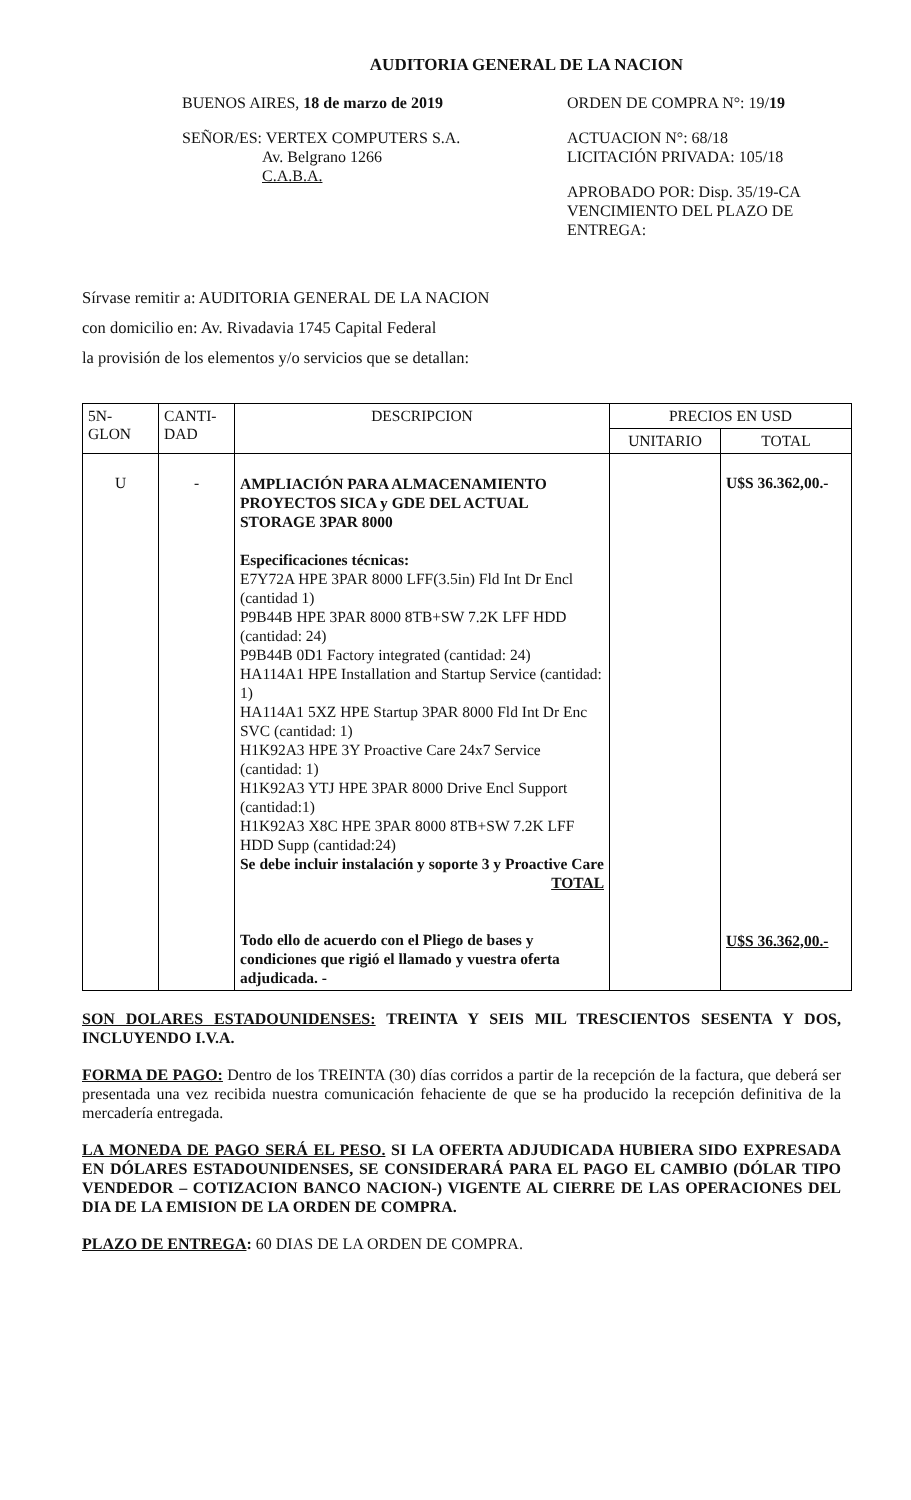AUDITORIA GENERAL DE LA NACION
BUENOS AIRES, 18 de marzo de 2019
SEÑOR/ES: VERTEX COMPUTERS S.A.
Av. Belgrano 1266
C.A.B.A.
ORDEN DE COMPRA N°: 19/19
ACTUACION N°: 68/18
LICITACIÓN PRIVADA: 105/18
APROBADO POR: Disp. 35/19-CA
VENCIMIENTO DEL PLAZO DE
ENTREGA:
Sírvase remitir a: AUDITORIA GENERAL DE LA NACION
con domicilio en: Av. Rivadavia 1745 Capital Federal
la provisión de los elementos y/o servicios que se detallan:
| 5N- GLON | CANTI- DAD | DESCRIPCION | PRECIOS EN USD | |
| --- | --- | --- | --- | --- |
| | | | UNITARIO | TOTAL |
| U | - | AMPLIACIÓN PARA ALMACENAMIENTO PROYECTOS SICA y GDE DEL ACTUAL STORAGE 3PAR 8000 Especificaciones técnicas: E7Y72A HPE 3PAR 8000 LFF(3.5in) Fld Int Dr Encl (cantidad 1) P9B44B HPE 3PAR 8000 8TB+SW 7.2K LFF HDD (cantidad: 24) P9B44B 0D1 Factory integrated (cantidad: 24) HA114A1 HPE Installation and Startup Service (cantidad: 1) HA114A1 5XZ HPE Startup 3PAR 8000 Fld Int Dr Enc SVC (cantidad: 1) H1K92A3 HPE 3Y Proactive Care 24x7 Service (cantidad: 1) H1K92A3 YTJ HPE 3PAR 8000 Drive Encl Support (cantidad:1) H1K92A3 X8C HPE 3PAR 8000 8TB+SW 7.2K LFF HDD Supp (cantidad:24) Se debe incluir instalación y soporte 3 y Proactive Care TOTAL Todo ello de acuerdo con el Pliego de bases y condiciones que rigió el llamado y vuestra oferta adjudicada. - | | U$S 36.362,00.- U$S 36.362,00.- |
SON DOLARES ESTADOUNIDENSES: TREINTA Y SEIS MIL TRESCIENTOS SESENTA Y DOS, INCLUYENDO I.V.A.
FORMA DE PAGO: Dentro de los TREINTA (30) días corridos a partir de la recepción de la factura, que deberá ser presentada una vez recibida nuestra comunicación fehaciente de que se ha producido la recepción definitiva de la mercadería entregada.
LA MONEDA DE PAGO SERÁ EL PESO. SI LA OFERTA ADJUDICADA HUBIERA SIDO EXPRESADA EN DÓLARES ESTADOUNIDENSES, SE CONSIDERARÁ PARA EL PAGO EL CAMBIO (DÓLAR TIPO VENDEDOR – COTIZACION BANCO NACION-) VIGENTE AL CIERRE DE LAS OPERACIONES DEL DIA DE LA EMISION DE LA ORDEN DE COMPRA.
PLAZO DE ENTREGA: 60 DIAS DE LA ORDEN DE COMPRA.